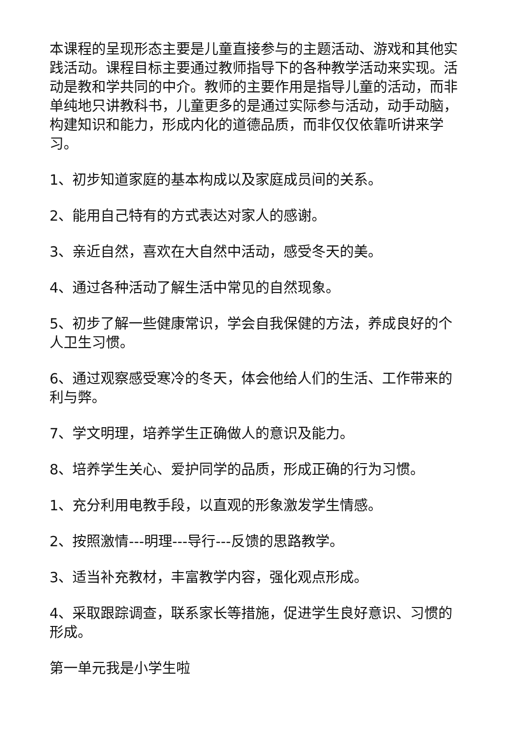本课程的呈现形态主要是儿童直接参与的主题活动、游戏和其他实践活动。课程目标主要通过教师指导下的各种教学活动来实现。活动是教和学共同的中介。教师的主要作用是指导儿童的活动，而非单纯地只讲教科书，儿童更多的是通过实际参与活动，动手动脑，构建知识和能力，形成内化的道德品质，而非仅仅依靠听讲来学习。
1、初步知道家庭的基本构成以及家庭成员间的关系。
2、能用自己特有的方式表达对家人的感谢。
3、亲近自然，喜欢在大自然中活动，感受冬天的美。
4、通过各种活动了解生活中常见的自然现象。
5、初步了解一些健康常识，学会自我保健的方法，养成良好的个人卫生习惯。
6、通过观察感受寒冷的冬天，体会他给人们的生活、工作带来的利与弊。
7、学文明理，培养学生正确做人的意识及能力。
8、培养学生关心、爱护同学的品质，形成正确的行为习惯。
1、充分利用电教手段，以直观的形象激发学生情感。
2、按照激情---明理---导行---反馈的思路教学。
3、适当补充教材，丰富教学内容，强化观点形成。
4、采取跟踪调查，联系家长等措施，促进学生良好意识、习惯的形成。
第一单元我是小学生啦